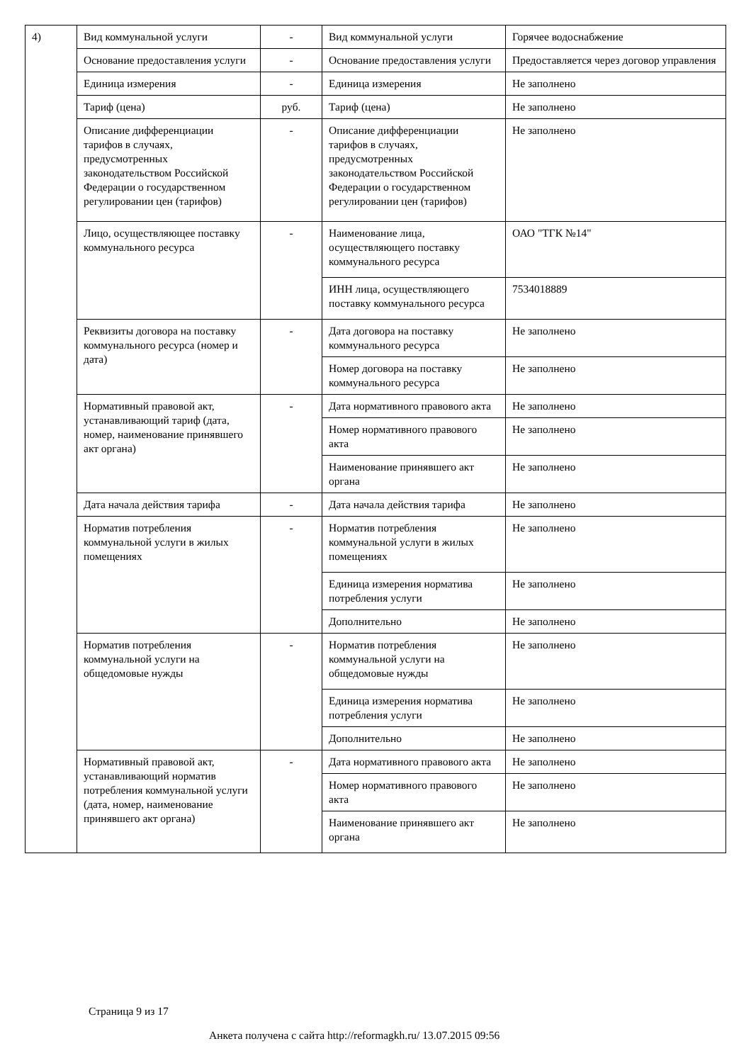| 4) | Вид коммунальной услуги | - | Вид коммунальной услуги | Горячее водоснабжение |
| | Основание предоставления услуги | - | Основание предоставления услуги | Предоставляется через договор управления |
| | Единица измерения | - | Единица измерения | Не заполнено |
| | Тариф (цена) | руб. | Тариф (цена) | Не заполнено |
| | Описание дифференциации тарифов в случаях, предусмотренных законодательством Российской Федерации о государственном регулировании цен (тарифов) | - | Описание дифференциации тарифов в случаях, предусмотренных законодательством Российской Федерации о государственном регулировании цен (тарифов) | Не заполнено |
| | Лицо, осуществляющее поставку коммунального ресурса | - | Наименование лица, осуществляющего поставку коммунального ресурса | ОАО "ТГК №14" |
| | | | ИНН лица, осуществляющего поставку коммунального ресурса | 7534018889 |
| | Реквизиты договора на поставку коммунального ресурса (номер и дата) | - | Дата договора на поставку коммунального ресурса | Не заполнено |
| | | | Номер договора на поставку коммунального ресурса | Не заполнено |
| | Нормативный правовой акт, устанавливающий тариф (дата, номер, наименование принявшего акт органа) | - | Дата нормативного правового акта | Не заполнено |
| | | | Номер нормативного правового акта | Не заполнено |
| | | | Наименование принявшего акт органа | Не заполнено |
| | Дата начала действия тарифа | - | Дата начала действия тарифа | Не заполнено |
| | Норматив потребления коммунальной услуги в жилых помещениях | - | Норматив потребления коммунальной услуги в жилых помещениях | Не заполнено |
| | | | Единица измерения норматива потребления услуги | Не заполнено |
| | | | Дополнительно | Не заполнено |
| | Норматив потребления коммунальной услуги на общедомовые нужды | - | Норматив потребления коммунальной услуги на общедомовые нужды | Не заполнено |
| | | | Единица измерения норматива потребления услуги | Не заполнено |
| | | | Дополнительно | Не заполнено |
| | Нормативный правовой акт, устанавливающий норматив потребления коммунальной услуги (дата, номер, наименование принявшего акт органа) | - | Дата нормативного правового акта | Не заполнено |
| | | | Номер нормативного правового акта | Не заполнено |
| | | | Наименование принявшего акт органа | Не заполнено |
Страница 9 из 17
Анкета получена с сайта http://reformagkh.ru/ 13.07.2015 09:56